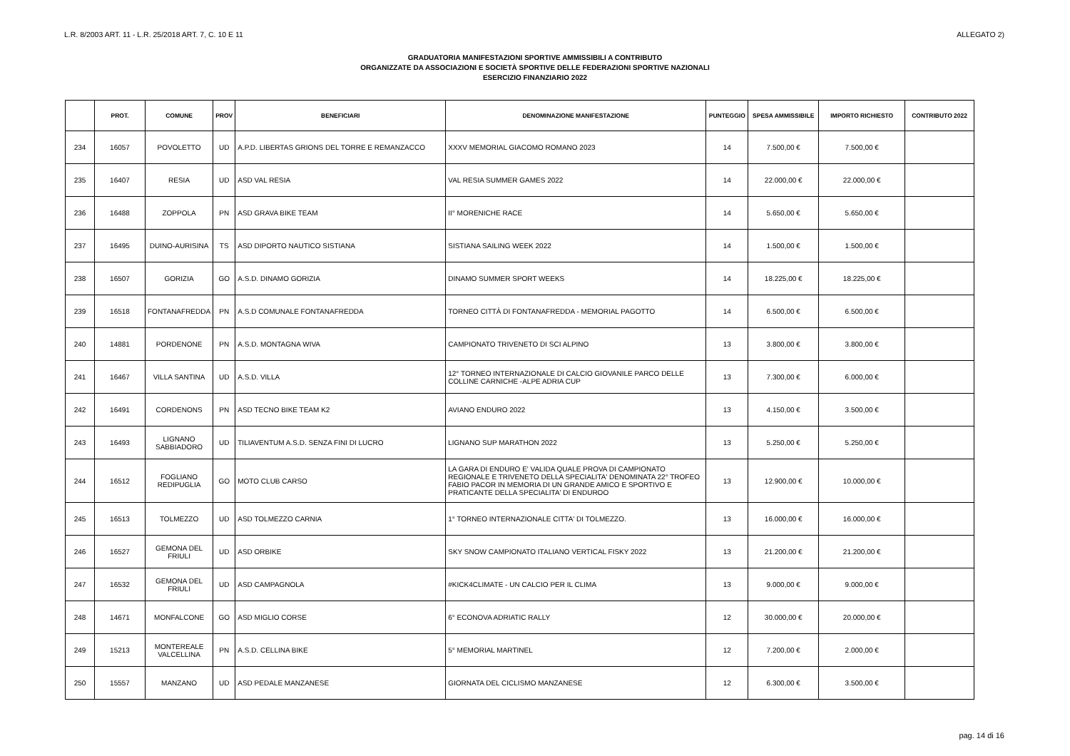L.R. 8/2003 ART. 11 - L.R. 25/2018 ART. 7, C. 10 E 11
ALLEGATO 2)
GRADUATORIA MANIFESTAZIONI SPORTIVE AMMISSIBILI A CONTRIBUTO
ORGANIZZATE DA ASSOCIAZIONI E SOCIETÀ SPORTIVE DELLE FEDERAZIONI SPORTIVE NAZIONALI
ESERCIZIO FINANZIARIO 2022
| | PROT. | COMUNE | PROV | BENEFICIARI | DENOMINAZIONE MANIFESTAZIONE | PUNTEGGIO | SPESA AMMISSIBILE | IMPORTO RICHIESTO | CONTRIBUTO 2022 |
| --- | --- | --- | --- | --- | --- | --- | --- | --- | --- |
| 234 | 16057 | POVOLETTO | UD | A.P.D. LIBERTAS GRIONS DEL TORRE E REMANZACCO | XXXV MEMORIAL GIACOMO ROMANO 2023 | 14 | 7.500,00 € | 7.500,00 € | |
| 235 | 16407 | RESIA | UD | ASD VAL RESIA | VAL RESIA SUMMER GAMES 2022 | 14 | 22.000,00 € | 22.000,00 € | |
| 236 | 16488 | ZOPPOLA | PN | ASD GRAVA BIKE TEAM | II° MORENICHE RACE | 14 | 5.650,00 € | 5.650,00 € | |
| 237 | 16495 | DUINO-AURISINA | TS | ASD DIPORTO NAUTICO SISTIANA | SISTIANA SAILING WEEK 2022 | 14 | 1.500,00 € | 1.500,00 € | |
| 238 | 16507 | GORIZIA | GO | A.S.D. DINAMO GORIZIA | DINAMO SUMMER SPORT WEEKS | 14 | 18.225,00 € | 18.225,00 € | |
| 239 | 16518 | FONTANAFREDDA | PN | A.S.D COMUNALE FONTANAFREDDA | TORNEO CITTÀ DI FONTANAFREDDA - MEMORIAL PAGOTTO | 14 | 6.500,00 € | 6.500,00 € | |
| 240 | 14881 | PORDENONE | PN | A.S.D. MONTAGNA WIVA | CAMPIONATO TRIVENETO DI SCI ALPINO | 13 | 3.800,00 € | 3.800,00 € | |
| 241 | 16467 | VILLA SANTINA | UD | A.S.D. VILLA | 12° TORNEO INTERNAZIONALE DI CALCIO GIOVANILE PARCO DELLE COLLINE CARNICHE -ALPE ADRIA CUP | 13 | 7.300,00 € | 6.000,00 € | |
| 242 | 16491 | CORDENONS | PN | ASD TECNO BIKE TEAM K2 | AVIANO ENDURO 2022 | 13 | 4.150,00 € | 3.500,00 € | |
| 243 | 16493 | LIGNANO SABBIADORO | UD | TILIAVENTUM A.S.D. SENZA FINI DI LUCRO | LIGNANO SUP MARATHON 2022 | 13 | 5.250,00 € | 5.250,00 € | |
| 244 | 16512 | FOGLIANO REDIPUGLIA | GO | MOTO CLUB CARSO | LA GARA DI ENDURO E' VALIDA QUALE PROVA DI CAMPIONATO REGIONALE E TRIVENETO DELLA SPECIALITA' DENOMINATA 22° TROFEO FABIO PACOR IN MEMORIA DI UN GRANDE AMICO E SPORTIVO E PRATICANTE DELLA SPECIALITA' DI ENDUROO | 13 | 12.900,00 € | 10.000,00 € | |
| 245 | 16513 | TOLMEZZO | UD | ASD TOLMEZZO CARNIA | 1° TORNEO INTERNAZIONALE CITTA' DI TOLMEZZO. | 13 | 16.000,00 € | 16.000,00 € | |
| 246 | 16527 | GEMONA DEL FRIULI | UD | ASD ORBIKE | SKY SNOW CAMPIONATO ITALIANO VERTICAL FISKY 2022 | 13 | 21.200,00 € | 21.200,00 € | |
| 247 | 16532 | GEMONA DEL FRIULI | UD | ASD CAMPAGNOLA | #KICK4CLIMATE - UN CALCIO PER IL CLIMA | 13 | 9.000,00 € | 9.000,00 € | |
| 248 | 14671 | MONFALCONE | GO | ASD MIGLIO CORSE | 6° ECONOVA ADRIATIC RALLY | 12 | 30.000,00 € | 20.000,00 € | |
| 249 | 15213 | MONTEREALE VALCELLINA | PN | A.S.D. CELLINA BIKE | 5° MEMORIAL MARTINEL | 12 | 7.200,00 € | 2.000,00 € | |
| 250 | 15557 | MANZANO | UD | ASD PEDALE MANZANESE | GIORNATA DEL CICLISMO MANZANESE | 12 | 6.300,00 € | 3.500,00 € | |
pag. 14 di 16